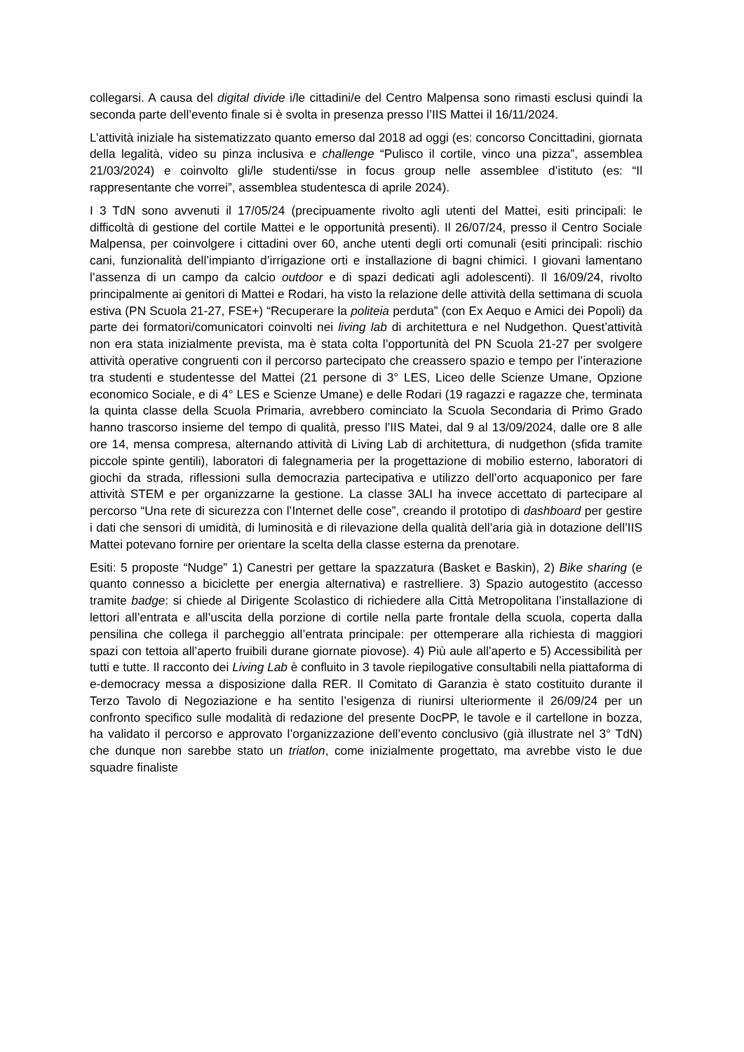collegarsi. A causa del digital divide i/le cittadini/e del Centro Malpensa sono rimasti esclusi quindi la seconda parte dell’evento finale si è svolta in presenza presso l’IIS Mattei il 16/11/2024.
L’attività iniziale ha sistematizzato quanto emerso dal 2018 ad oggi (es: concorso Concittadini, giornata della legalità, video su pinza inclusiva e challenge “Pulisco il cortile, vinco una pizza”, assemblea 21/03/2024) e coinvolto gli/le studenti/sse in focus group nelle assemblee d’istituto (es: “Il rappresentante che vorrei”, assemblea studentesca di aprile 2024).
I 3 TdN sono avvenuti il 17/05/24 (precipuamente rivolto agli utenti del Mattei, esiti principali: le difficoltà di gestione del cortile Mattei e le opportunità presenti). Il 26/07/24, presso il Centro Sociale Malpensa, per coinvolgere i cittadini over 60, anche utenti degli orti comunali (esiti principali: rischio cani, funzionalità dell’impianto d’irrigazione orti e installazione di bagni chimici. I giovani lamentano l’assenza di un campo da calcio outdoor e di spazi dedicati agli adolescenti). Il 16/09/24, rivolto principalmente ai genitori di Mattei e Rodari, ha visto la relazione delle attività della settimana di scuola estiva (PN Scuola 21-27, FSE+) “Recuperare la politeia perduta” (con Ex Aequo e Amici dei Popoli) da parte dei formatori/comunicatori coinvolti nei living lab di architettura e nel Nudgethon. Quest’attività non era stata inizialmente prevista, ma è stata colta l’opportunità del PN Scuola 21-27 per svolgere attività operative congruenti con il percorso partecipato che creassero spazio e tempo per l’interazione tra studenti e studentesse del Mattei (21 persone di 3° LES, Liceo delle Scienze Umane, Opzione economico Sociale, e di 4° LES e Scienze Umane) e delle Rodari (19 ragazzi e ragazze che, terminata la quinta classe della Scuola Primaria, avrebbero cominciato la Scuola Secondaria di Primo Grado hanno trascorso insieme del tempo di qualità, presso l’IIS Matei, dal 9 al 13/09/2024, dalle ore 8 alle ore 14, mensa compresa, alternando attività di Living Lab di architettura, di nudgethon (sfida tramite piccole spinte gentili), laboratori di falegnameria per la progettazione di mobilio esterno, laboratori di giochi da strada, riflessioni sulla democrazia partecipativa e utilizzo dell’orto acquaponico per fare attività STEM e per organizzarne la gestione. La classe 3ALI ha invece accettato di partecipare al percorso “Una rete di sicurezza con l’Internet delle cose”, creando il prototipo di dashboard per gestire i dati che sensori di umidità, di luminosità e di rilevazione della qualità dell’aria già in dotazione dell’IIS Mattei potevano fornire per orientare la scelta della classe esterna da prenotare.
Esiti: 5 proposte “Nudge” 1) Canestri per gettare la spazzatura (Basket e Baskin), 2) Bike sharing (e quanto connesso a biciclette per energia alternativa) e rastrelliere. 3) Spazio autogestito (accesso tramite badge: si chiede al Dirigente Scolastico di richiedere alla Città Metropolitana l’installazione di lettori all’entrata e all’uscita della porzione di cortile nella parte frontale della scuola, coperta dalla pensilina che collega il parcheggio all’entrata principale: per ottemperare alla richiesta di maggiori spazi con tettoia all’aperto fruibili durane giornate piovose). 4) Più aule all’aperto e 5) Accessibilità per tutti e tutte. Il racconto dei Living Lab è confluito in 3 tavole riepilogative consultabili nella piattaforma di e-democracy messa a disposizione dalla RER. Il Comitato di Garanzia è stato costituito durante il Terzo Tavolo di Negoziazione e ha sentito l’esigenza di riunirsi ulteriormente il 26/09/24 per un confronto specifico sulle modalità di redazione del presente DocPP, le tavole e il cartellone in bozza, ha validato il percorso e approvato l’organizzazione dell’evento conclusivo (già illustrate nel 3° TdN) che dunque non sarebbe stato un triatlon, come inizialmente progettato, ma avrebbe visto le due squadre finaliste